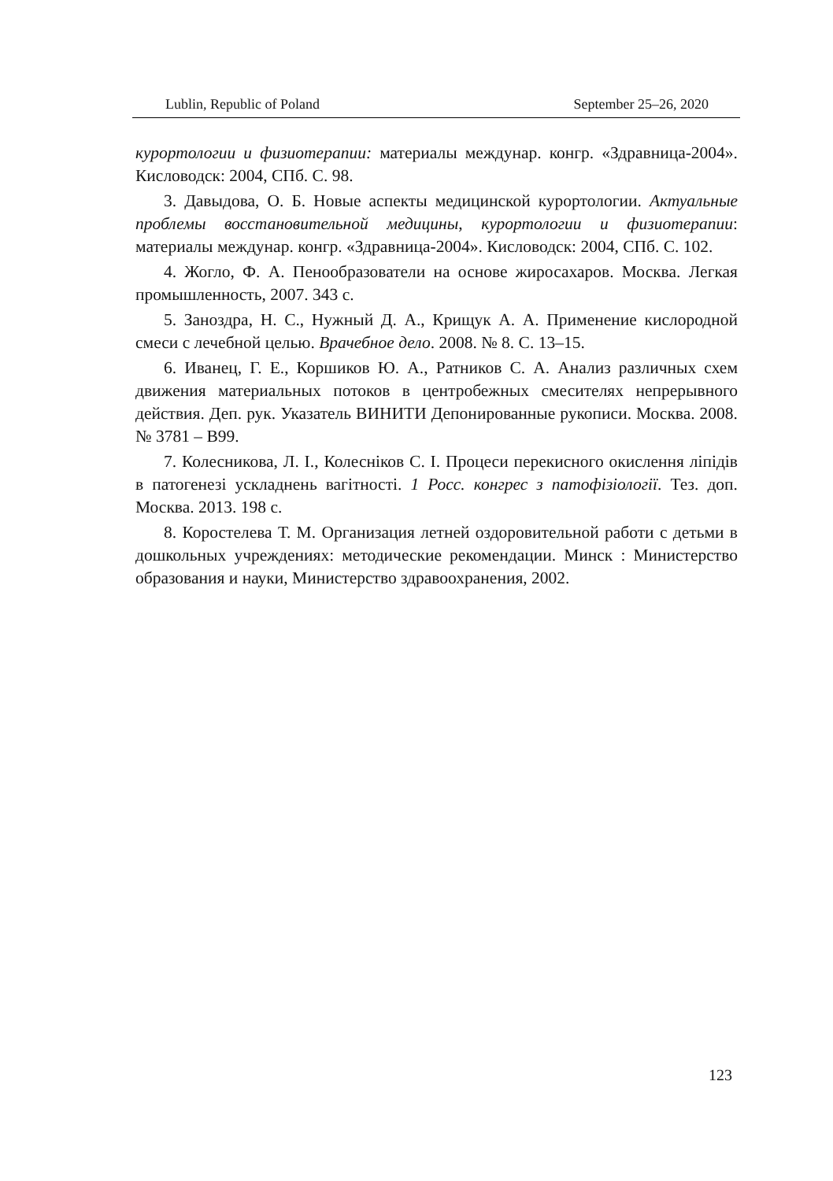Lublin, Republic of Poland September 25–26, 2020
курортологии и физиотерапии: материалы междунар. конгр. «Здравница-2004». Кисловодск: 2004, СПб. С. 98.
3. Давыдова, О. Б. Новые аспекты медицинской курортологии. Актуальные проблемы восстановительной медицины, курортологии и физиотерапии: материалы междунар. конгр. «Здравница-2004». Кисловодск: 2004, СПб. С. 102.
4. Жогло, Ф. А. Пенообразователи на основе жиросахаров. Москва. Легкая промышленность, 2007. 343 с.
5. Заноздра, Н. С., Нужный Д. А., Крищук А. А. Применение кислородной смеси с лечебной целью. Врачебное дело. 2008. № 8. С. 13–15.
6. Иванец, Г. Е., Коршиков Ю. А., Ратников С. А. Анализ различных схем движения материальных потоков в центробежных смесителях непрерывного действия. Деп. рук. Указатель ВИНИТИ Депонированные рукописи. Москва. 2008. № 3781 – В99.
7. Колесникова, Л. I., Колесніков С. I. Процеси перекисного окислення ліпідів в патогенезі ускладнень вагітності. 1 Росс. конгрес з патофізіології. Тез. доп. Москва. 2013. 198 с.
8. Коростелева Т. М. Организация летней оздоровительной работи с детьми в дошкольных учреждениях: методические рекомендации. Минск : Министерство образования и науки, Министерство здравоохранения, 2002.
123